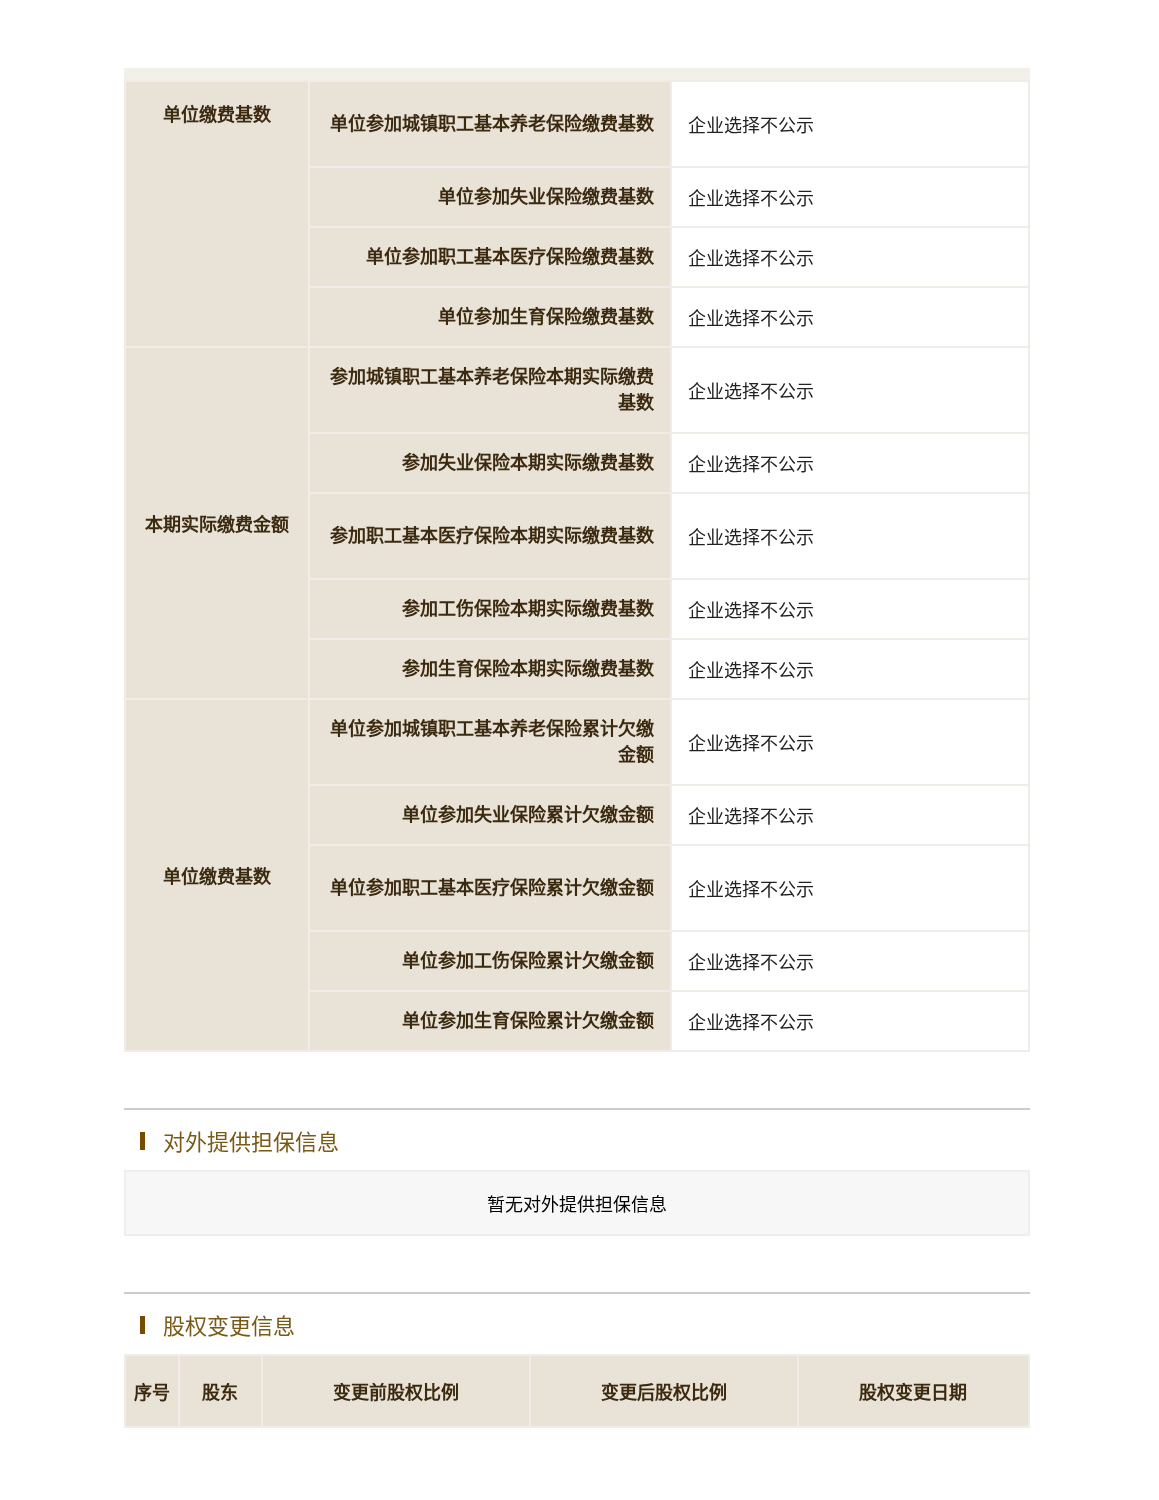| 单位缴费基数 | 单位参加城镇职工基本养老保险缴费基数 | 企业选择不公示 |
| | 单位参加失业保险缴费基数 | 企业选择不公示 |
| | 单位参加职工基本医疗保险缴费基数 | 企业选择不公示 |
| | 单位参加生育保险缴费基数 | 企业选择不公示 |
| 本期实际缴费金额 | 参加城镇职工基本养老保险本期实际缴费基数 | 企业选择不公示 |
| | 参加失业保险本期实际缴费基数 | 企业选择不公示 |
| | 参加职工基本医疗保险本期实际缴费基数 | 企业选择不公示 |
| | 参加工伤保险本期实际缴费基数 | 企业选择不公示 |
| | 参加生育保险本期实际缴费基数 | 企业选择不公示 |
| 单位缴费基数 | 单位参加城镇职工基本养老保险累计欠缴金额 | 企业选择不公示 |
| | 单位参加失业保险累计欠缴金额 | 企业选择不公示 |
| | 单位参加职工基本医疗保险累计欠缴金额 | 企业选择不公示 |
| | 单位参加工伤保险累计欠缴金额 | 企业选择不公示 |
| | 单位参加生育保险累计欠缴金额 | 企业选择不公示 |
对外提供担保信息
暂无对外提供担保信息
股权变更信息
| 序号 | 股东 | 变更前股权比例 | 变更后股权比例 | 股权变更日期 |
| --- | --- | --- | --- | --- |